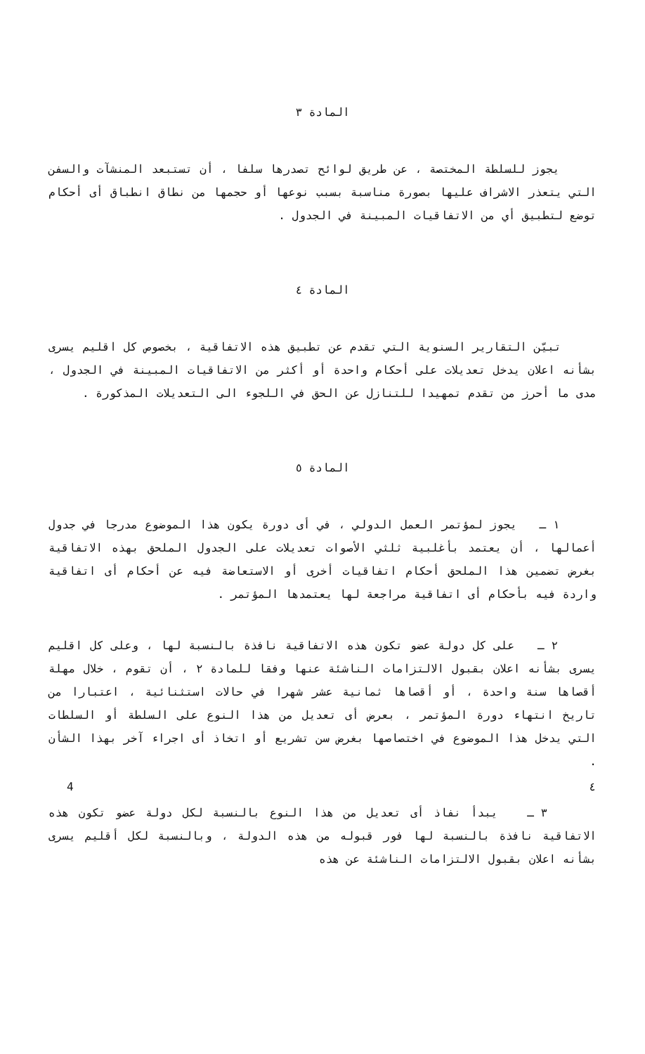المادة ٣
يجوز للسلطة المختصة ، عن طريق لوائح تصدرها سلفا ، أن تستبعد المنشآت والسفن التي يتعذر الاشراف عليها بصورة مناسبة بسبب نوعها أو حجمها من نطاق انطباق أى أحكام توضع لتطبيق أي من الاتفاقيات المبينة في الجدول .
المادة ٤
تبيّن التقارير السنوية التي تقدم عن تطبيق هذه الاتفاقية ، بخصوص كل اقليم يسرى بشأنه اعلان يدخل تعديلات على أحكام واحدة أو أكثر من الاتفاقيات المبينة في الجدول ، مدى ما أحرز من تقدم تمهيدا للتنازل عن الحق في اللجوء الى التعديلات المذكورة .
المادة ٥
١ ـ يجوز لمؤتمر العمل الدولي ، في أى دورة يكون هذا الموضوع مدرجا في جدول أعمالها ، أن يعتمد بأغلبية ثلثي الأصوات تعديلات على الجدول الملحق بهذه الاتفاقية بغرض تضمين هذا الملحق أحكام اتفاقيات أخرى أو الاستعاضة فيه عن أحكام أى اتفاقية واردة فيه بأحكام أى اتفاقية مراجعة لها يعتمدها المؤتمر .
٢ ـ على كل دولة عضو تكون هذه الاتفاقية نافذة بالنسبة لها ، وعلى كل اقليم يسرى بشأنه اعلان بقبول الالتزامات الناشئة عنها وفقا للمادة ٢ ، أن تقوم ، خلال مهلة أقصاها سنة واحدة ، أو أقصاها ثمانية عشر شهرا في حالات استثنائية ، اعتبارا من تاريخ انتهاء دورة المؤتمر ، بعرض أى تعديل من هذا النوع على السلطة أو السلطات التي يدخل هذا الموضوع في اختصاصها بغرض سن تشريع أو اتخاذ أى اجراء آخر بهذا الشأن .
٣ ـ يبدأ نفاذ أى تعديل من هذا النوع بالنسبة لكل دولة عضو تكون هذه الاتفاقية نافذة بالنسبة لها فور قبوله من هذه الدولة ، وبالنسبة لكل أقليم يسرى بشأنه اعلان بقبول الالتزامات الناشئة عن هذه
4 ٤